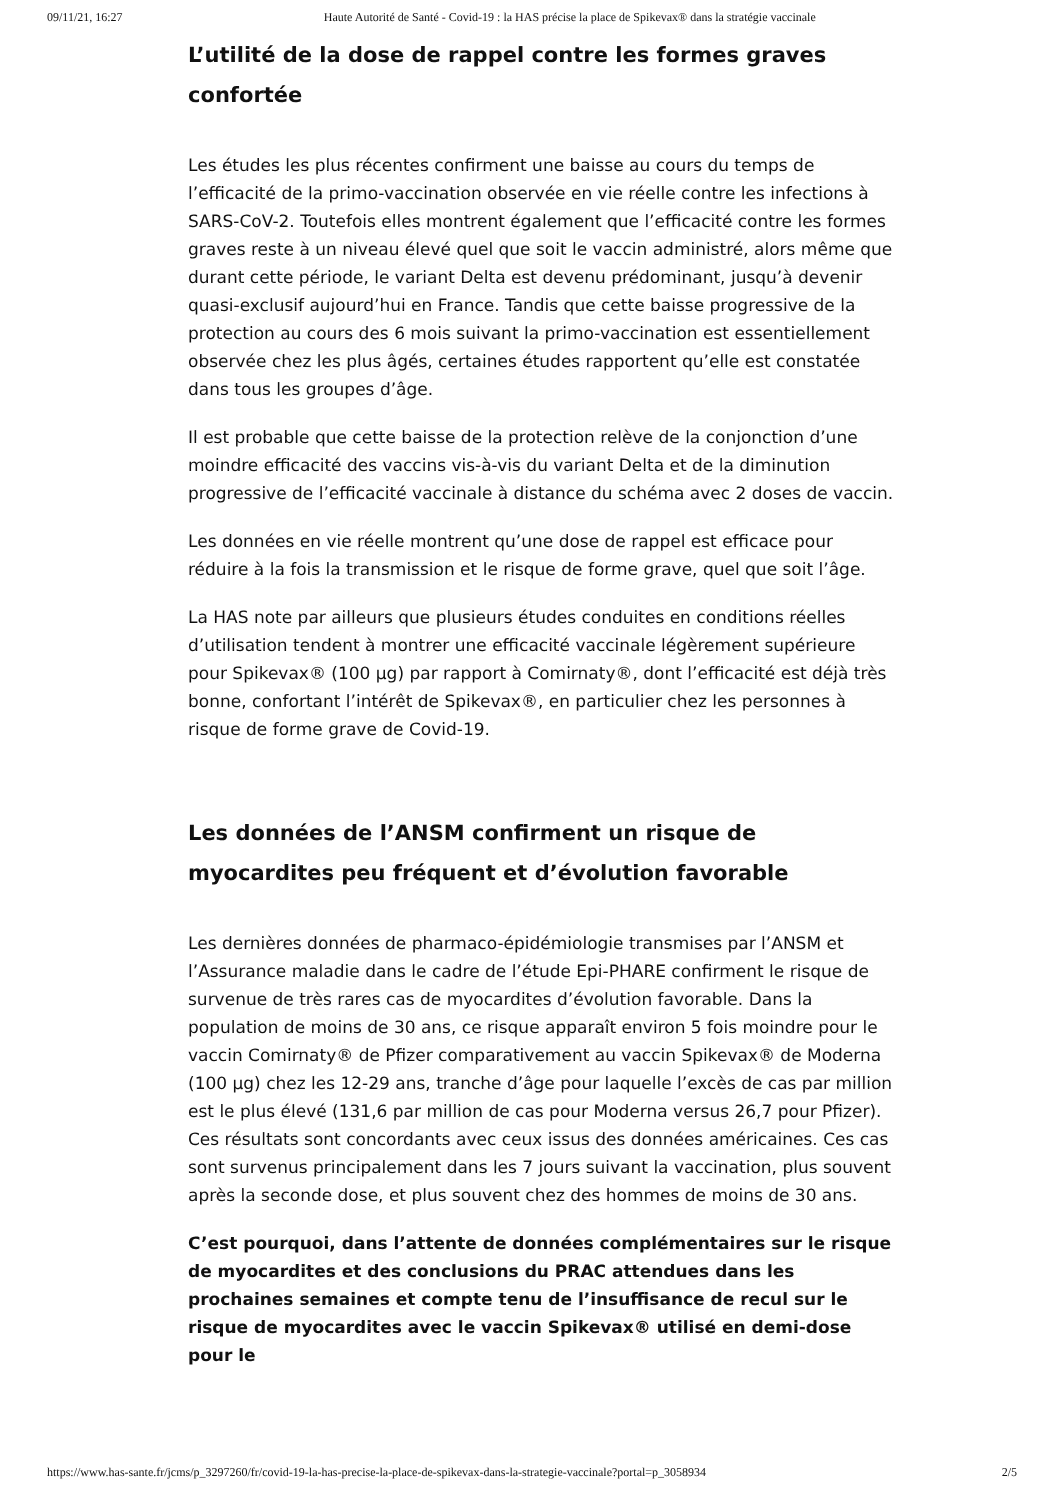09/11/21, 16:27 Haute Autorité de Santé - Covid-19 : la HAS précise la place de Spikevax® dans la stratégie vaccinale
L’utilité de la dose de rappel contre les formes graves confortée
Les études les plus récentes confirment une baisse au cours du temps de l’efficacité de la primo-vaccination observée en vie réelle contre les infections à SARS-CoV-2. Toutefois elles montrent également que l’efficacité contre les formes graves reste à un niveau élevé quel que soit le vaccin administré, alors même que durant cette période, le variant Delta est devenu prédominant, jusqu’à devenir quasi-exclusif aujourd’hui en France. Tandis que cette baisse progressive de la protection au cours des 6 mois suivant la primo-vaccination est essentiellement observée chez les plus âgés, certaines études rapportent qu’elle est constatée dans tous les groupes d’âge.
Il est probable que cette baisse de la protection relève de la conjonction d’une moindre efficacité des vaccins vis-à-vis du variant Delta et de la diminution progressive de l’efficacité vaccinale à distance du schéma avec 2 doses de vaccin.
Les données en vie réelle montrent qu’une dose de rappel est efficace pour réduire à la fois la transmission et le risque de forme grave, quel que soit l’âge.
La HAS note par ailleurs que plusieurs études conduites en conditions réelles d’utilisation tendent à montrer une efficacité vaccinale légèrement supérieure pour Spikevax® (100 µg) par rapport à Comirnaty®, dont l’efficacité est déjà très bonne, confortant l’intérêt de Spikevax®, en particulier chez les personnes à risque de forme grave de Covid-19.
Les données de l’ANSM confirment un risque de myocardites peu fréquent et d’évolution favorable
Les dernières données de pharmaco-épidémiologie transmises par l’ANSM et l’Assurance maladie dans le cadre de l’étude Epi-PHARE confirment le risque de survenue de très rares cas de myocardites d’évolution favorable. Dans la population de moins de 30 ans, ce risque apparaît environ 5 fois moindre pour le vaccin Comirnaty® de Pfizer comparativement au vaccin Spikevax® de Moderna (100 µg) chez les 12-29 ans, tranche d’âge pour laquelle l’excès de cas par million est le plus élevé (131,6 par million de cas pour Moderna versus 26,7 pour Pfizer). Ces résultats sont concordants avec ceux issus des données américaines. Ces cas sont survenus principalement dans les 7 jours suivant la vaccination, plus souvent après la seconde dose, et plus souvent chez des hommes de moins de 30 ans.
C’est pourquoi, dans l’attente de données complémentaires sur le risque de myocardites et des conclusions du PRAC attendues dans les prochaines semaines et compte tenu de l’insuffisance de recul sur le risque de myocardites avec le vaccin Spikevax® utilisé en demi-dose pour le
https://www.has-sante.fr/jcms/p_3297260/fr/covid-19-la-has-precise-la-place-de-spikevax-dans-la-strategie-vaccinale?portal=p_3058934 2/5